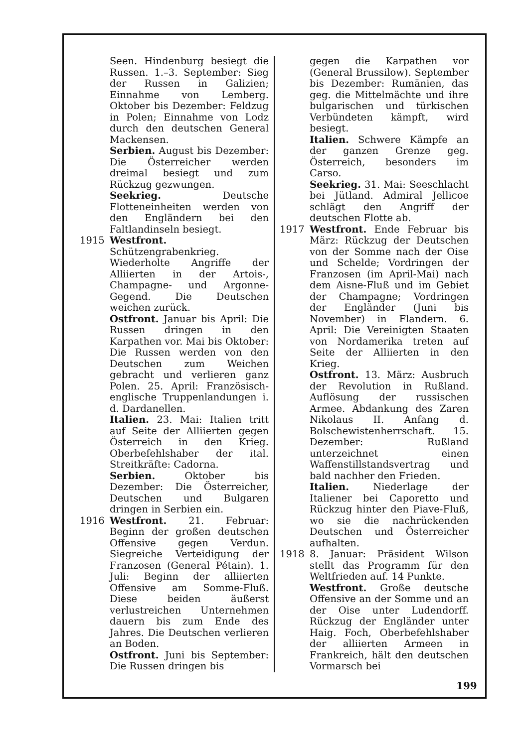Seen. Hindenburg besiegt die Russen. 1.–3. September: Sieg der Russen in Galizien; Einnahme von Lemberg. Oktober bis Dezember: Feldzug in Polen; Einnahme von Lodz durch den deutschen General Mackensen.
Serbien. August bis Dezember: Die Österreicher werden dreimal besiegt und zum Rückzug gezwungen.
Seekrieg. Deutsche Flotteneinheiten werden von den Engländern bei den Faltlandinseln besiegt.
1915 Westfront. Schützengrabenkrieg. Wiederholte Angriffe der Alliierten in der Artois-, Champagne- und Argonne-Gegend. Die Deutschen weichen zurück.
Ostfront. Januar bis April: Die Russen dringen in den Karpathen vor. Mai bis Oktober: Die Russen werden von den Deutschen zum Weichen gebracht und verlieren ganz Polen. 25. April: Französisch-englische Truppenlandungen i. d. Dardanellen.
Italien. 23. Mai: Italien tritt auf Seite der Alliierten gegen Österreich in den Krieg. Oberbefehlshaber der ital. Streitkräfte: Cadorna.
Serbien. Oktober bis Dezember: Die Österreicher, Deutschen und Bulgaren dringen in Serbien ein.
1916 Westfront. 21. Februar: Beginn der großen deutschen Offensive gegen Verdun. Siegreiche Verteidigung der Franzosen (General Pétain). 1. Juli: Beginn der alliierten Offensive am Somme-Fluß. Diese beiden äußerst verlustreichen Unternehmen dauern bis zum Ende des Jahres. Die Deutschen verlieren an Boden.
Ostfront. Juni bis September: Die Russen dringen bis
gegen die Karpathen vor (General Brussilow). September bis Dezember: Rumänien, das geg. die Mittelmächte und ihre bulgarischen und türkischen Verbündeten kämpft, wird besiegt.
Italien. Schwere Kämpfe an der ganzen Grenze geg. Österreich, besonders im Carso.
Seekrieg. 31. Mai: Seeschlacht bei Jütland. Admiral Jellicoe schlägt den Angriff der deutschen Flotte ab.
1917 Westfront. Ende Februar bis März: Rückzug der Deutschen von der Somme nach der Oise und Schelde; Vordringen der Franzosen (im April-Mai) nach dem Aisne-Fluß und im Gebiet der Champagne; Vordringen der Engländer (Juni bis November) in Flandern. 6. April: Die Vereinigten Staaten von Nordamerika treten auf Seite der Alliierten in den Krieg.
Ostfront. 13. März: Ausbruch der Revolution in Rußland. Auflösung der russischen Armee. Abdankung des Zaren Nikolaus II. Anfang d. Bolschewistenherrschaft. 15. Dezember: Rußland unterzeichnet einen Waffenstillstandsvertrag und bald nachher den Frieden.
Italien. Niederlage der Italiener bei Caporetto und Rückzug hinter den Piave-Fluß, wo sie die nachrückenden Deutschen und Österreicher aufhalten.
1918 8. Januar: Präsident Wilson stellt das Programm für den Weltfrieden auf. 14 Punkte.
Westfront. Große deutsche Offensive an der Somme und an der Oise unter Ludendorff. Rückzug der Engländer unter Haig. Foch, Oberbefehlshaber der alliierten Armeen in Frankreich, hält den deutschen Vormarsch bei
199